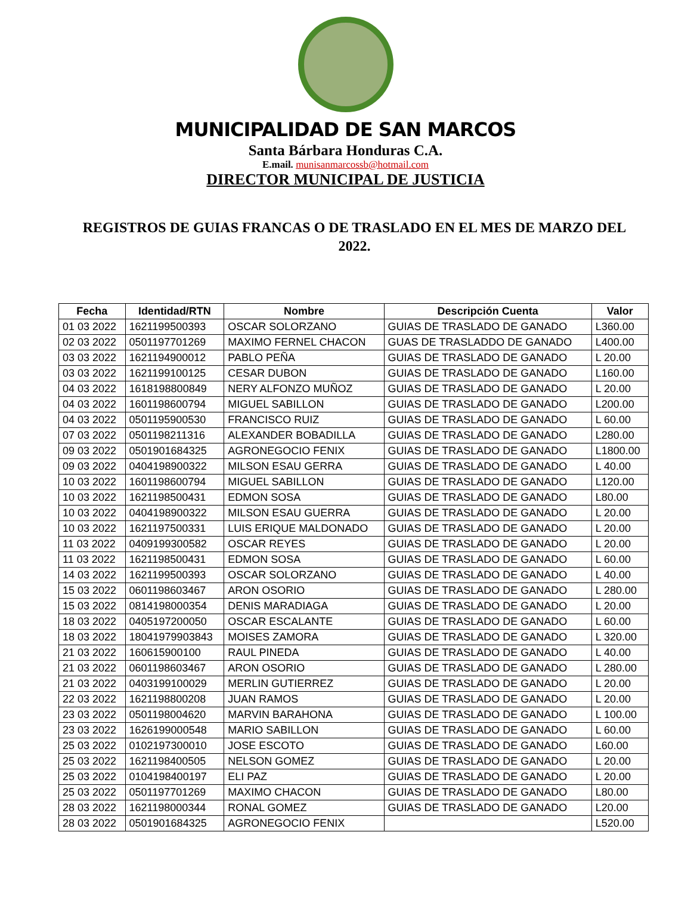MUNICIPALIDAD DE SAN MARCOS
Santa Bárbara Honduras C.A.
E.mail. munisanmarcossb@hotmail.com
DIRECTOR MUNICIPAL DE JUSTICIA
REGISTROS DE GUIAS FRANCAS O DE TRASLADO EN EL MES DE MARZO DEL 2022.
| Fecha | Identidad/RTN | Nombre | Descripción Cuenta | Valor |
| --- | --- | --- | --- | --- |
| 01 03 2022 | 1621199500393 | OSCAR SOLORZANO | GUIAS DE TRASLADO DE GANADO | L360.00 |
| 02 03 2022 | 0501197701269 | MAXIMO FERNEL CHACON | GUAS DE TRASLADDO DE GANADO | L400.00 |
| 03 03 2022 | 1621194900012 | PABLO PEÑA | GUIAS DE TRASLADO DE GANADO | L 20.00 |
| 03 03 2022 | 1621199100125 | CESAR DUBON | GUIAS DE TRASLADO DE GANADO | L160.00 |
| 04 03 2022 | 1618198800849 | NERY ALFONZO MUÑOZ | GUIAS DE TRASLADO DE GANADO | L 20.00 |
| 04 03 2022 | 1601198600794 | MIGUEL SABILLON | GUIAS DE TRASLADO DE GANADO | L200.00 |
| 04 03 2022 | 0501195900530 | FRANCISCO RUIZ | GUIAS DE TRASLADO DE GANADO | L 60.00 |
| 07 03 2022 | 0501198211316 | ALEXANDER BOBADILLA | GUIAS DE TRASLADO DE GANADO | L280.00 |
| 09 03 2022 | 0501901684325 | AGRONEGOCIO FENIX | GUIAS DE TRASLADO DE GANADO | L1800.00 |
| 09 03 2022 | 0404198900322 | MILSON ESAU GERRA | GUIAS DE TRASLADO DE GANADO | L 40.00 |
| 10 03 2022 | 1601198600794 | MIGUEL SABILLON | GUIAS DE TRASLADO DE GANADO | L120.00 |
| 10 03 2022 | 1621198500431 | EDMON SOSA | GUIAS DE TRASLADO DE GANADO | L80.00 |
| 10 03 2022 | 0404198900322 | MILSON ESAU GUERRA | GUIAS DE TRASLADO DE GANADO | L 20.00 |
| 10 03 2022 | 1621197500331 | LUIS ERIQUE MALDONADO | GUIAS DE TRASLADO DE GANADO | L 20.00 |
| 11 03 2022 | 0409199300582 | OSCAR REYES | GUIAS DE TRASLADO DE GANADO | L 20.00 |
| 11 03 2022 | 1621198500431 | EDMON SOSA | GUIAS DE TRASLADO DE GANADO | L 60.00 |
| 14 03 2022 | 1621199500393 | OSCAR SOLORZANO | GUIAS DE TRASLADO DE GANADO | L 40.00 |
| 15 03 2022 | 0601198603467 | ARON OSORIO | GUIAS DE TRASLADO DE GANADO | L 280.00 |
| 15 03 2022 | 0814198000354 | DENIS MARADIAGA | GUIAS DE TRASLADO DE GANADO | L 20.00 |
| 18 03 2022 | 0405197200050 | OSCAR ESCALANTE | GUIAS DE TRASLADO DE GANADO | L 60.00 |
| 18 03 2022 | 18041979903843 | MOISES ZAMORA | GUIAS DE TRASLADO DE GANADO | L 320.00 |
| 21 03 2022 | 160615900100 | RAUL PINEDA | GUIAS DE TRASLADO DE GANADO | L 40.00 |
| 21 03 2022 | 0601198603467 | ARON OSORIO | GUIAS DE TRASLADO DE GANADO | L 280.00 |
| 21 03 2022 | 0403199100029 | MERLIN GUTIERREZ | GUIAS DE TRASLADO DE GANADO | L 20.00 |
| 22 03 2022 | 1621198800208 | JUAN RAMOS | GUIAS DE TRASLADO DE GANADO | L 20.00 |
| 23 03 2022 | 0501198004620 | MARVIN BARAHONA | GUIAS DE TRASLADO DE GANADO | L 100.00 |
| 23 03 2022 | 1626199000548 | MARIO SABILLON | GUIAS DE TRASLADO DE GANADO | L 60.00 |
| 25 03 2022 | 0102197300010 | JOSE ESCOTO | GUIAS DE TRASLADO DE GANADO | L60.00 |
| 25 03 2022 | 1621198400505 | NELSON GOMEZ | GUIAS DE TRASLADO DE GANADO | L 20.00 |
| 25 03 2022 | 0104198400197 | ELI PAZ | GUIAS DE TRASLADO DE GANADO | L 20.00 |
| 25 03 2022 | 0501197701269 | MAXIMO CHACON | GUIAS DE TRASLADO DE GANADO | L80.00 |
| 28 03 2022 | 1621198000344 | RONAL GOMEZ | GUIAS DE TRASLADO DE GANADO | L20.00 |
| 28 03 2022 | 0501901684325 | AGRONEGOCIO FENIX | | L520.00 |